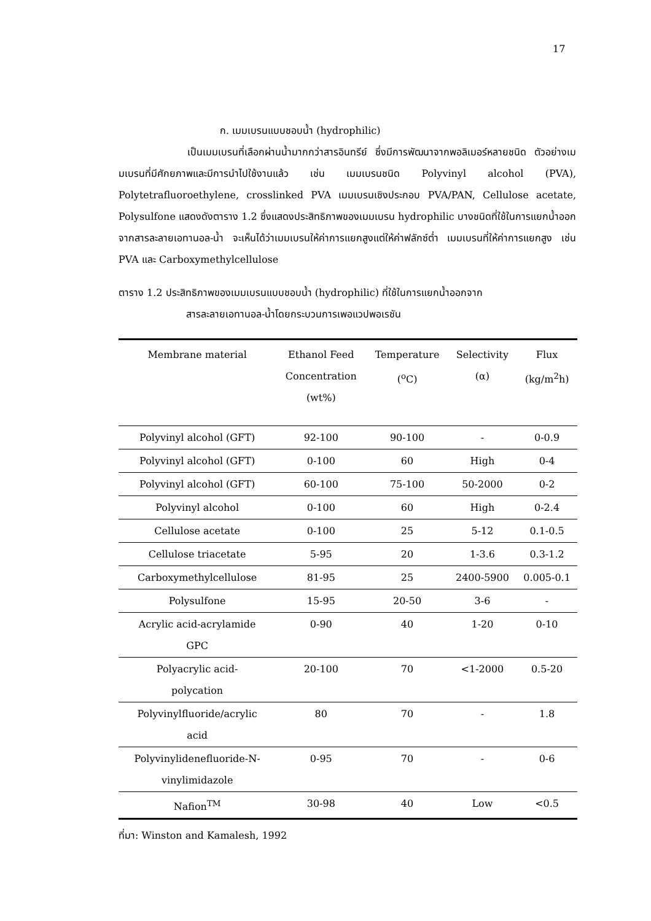17
ก. เมมเบรนแบบชอบน้ำ (hydrophilic)
เป็นเมมเบรนที่เลือกผ่านน้ำมากกว่าสารอินทรีย์ ซึ่งมีการพัฒนาจากพอลิเมอร์หลายชนิด ตัวอย่างเมมเบรนที่มีศักยภาพและมีการนำไปใช้งานแล้ว เช่น เมมเบรนชนิด Polyvinyl alcohol (PVA), Polytetrafluoroethylene, crosslinked PVA เมมเบรนเชิงประกอบ PVA/PAN, Cellulose acetate, Polysulfone แสดงดังตาราง 1.2 ซึ่งแสดงประสิทธิภาพของเมมเบรน hydrophilic บางชนิดที่ใช้ในการแยกน้ำออกจากสารละลายเอทานอล-น้ำ จะเห็นได้ว่าเมมเบรนให้ค่าการแยกสูงแต่ให้ค่าฟลักซ์ต่ำ เมมเบรนที่ให้ค่าการแยกสูง เช่น PVA และ Carboxymethylcellulose
ตาราง 1.2 ประสิทธิภาพของเมมเบรนแบบชอบน้ำ (hydrophilic) ที่ใช้ในการแยกน้ำออกจาก
สารละลายเอทานอล-น้ำโดยกระบวนการเพอแวปพอเรชัน
| Membrane material | Ethanol Feed Concentration (wt%) | Temperature (<sup>o</sup>C) | Selectivity (α) | Flux (kg/m<sup>2</sup>h) |
| --- | --- | --- | --- | --- |
| Polyvinyl alcohol (GFT) | 92-100 | 90-100 | - | 0-0.9 |
| Polyvinyl alcohol (GFT) | 0-100 | 60 | High | 0-4 |
| Polyvinyl alcohol (GFT) | 60-100 | 75-100 | 50-2000 | 0-2 |
| Polyvinyl alcohol | 0-100 | 60 | High | 0-2.4 |
| Cellulose acetate | 0-100 | 25 | 5-12 | 0.1-0.5 |
| Cellulose triacetate | 5-95 | 20 | 1-3.6 | 0.3-1.2 |
| Carboxymethylcellulose | 81-95 | 25 | 2400-5900 | 0.005-0.1 |
| Polysulfone | 15-95 | 20-50 | 3-6 | - |
| Acrylic acid-acrylamide GPC | 0-90 | 40 | 1-20 | 0-10 |
| Polyacrylic acid- polycation | 20-100 | 70 | <1-2000 | 0.5-20 |
| Polyvinylfluoride/acrylic acid | 80 | 70 | - | 1.8 |
| Polyvinylidenefluoride-N- vinylimidazole | 0-95 | 70 | - | 0-6 |
| Nafion<sup>TM</sup> | 30-98 | 40 | Low | <0.5 |
ที่มา: Winston and Kamalesh, 1992